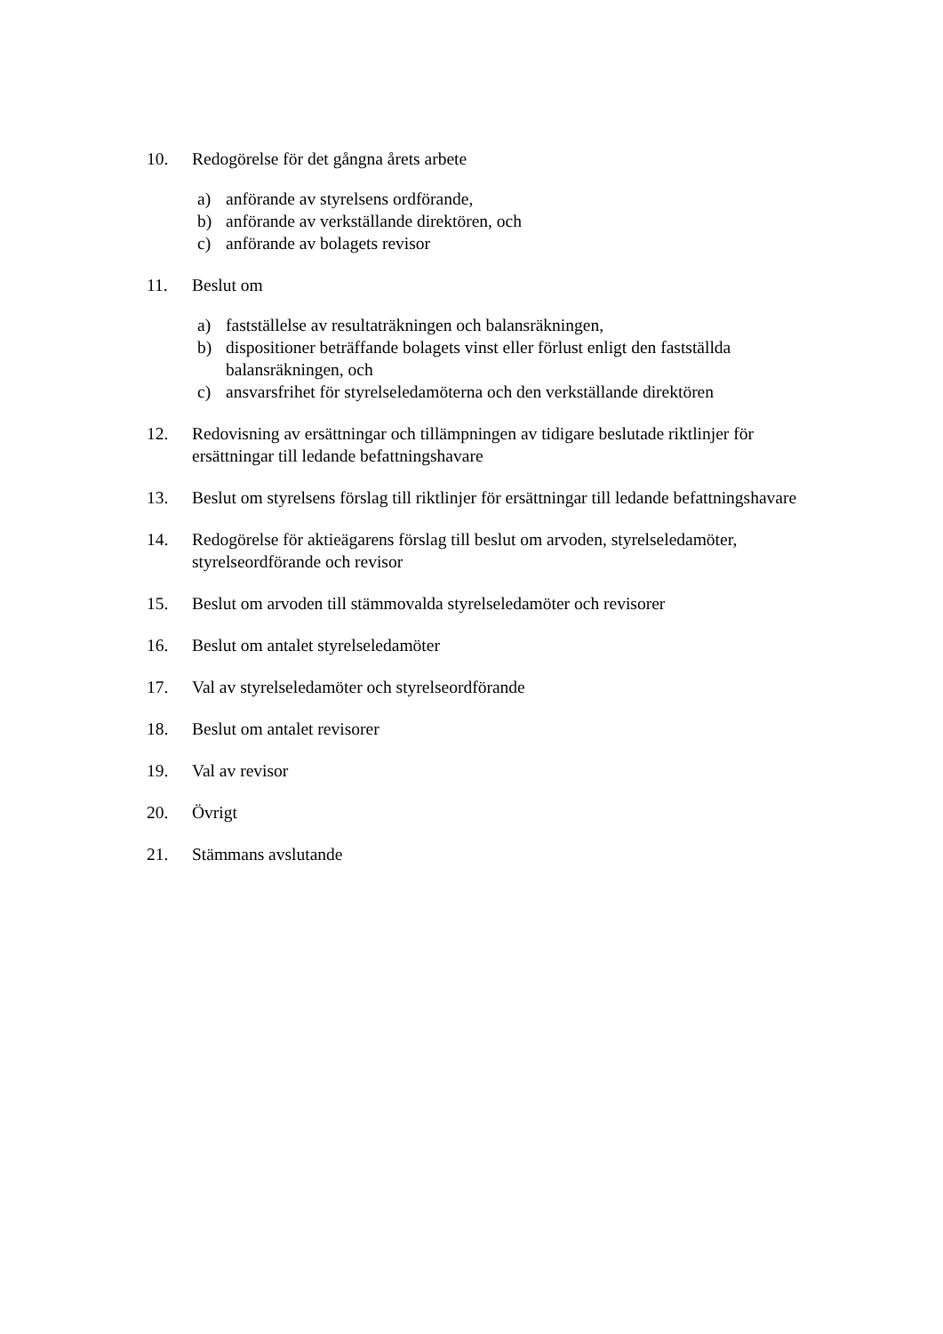10. Redogörelse för det gångna årets arbete
a) anförande av styrelsens ordförande,
b) anförande av verkställande direktören, och
c) anförande av bolagets revisor
11. Beslut om
a) fastställelse av resultaträkningen och balansräkningen,
b) dispositioner beträffande bolagets vinst eller förlust enligt den fastställda balansräkningen, och
c) ansvarsfrihet för styrelseledamöterna och den verkställande direktören
12. Redovisning av ersättningar och tillämpningen av tidigare beslutade riktlinjer för ersättningar till ledande befattningshavare
13. Beslut om styrelsens förslag till riktlinjer för ersättningar till ledande befattningshavare
14. Redogörelse för aktieägarens förslag till beslut om arvoden, styrelseledamöter, styrelseordförande och revisor
15. Beslut om arvoden till stämmovalda styrelseledamöter och revisorer
16. Beslut om antalet styrelseledamöter
17. Val av styrelseledamöter och styrelseordförande
18. Beslut om antalet revisorer
19. Val av revisor
20. Övrigt
21. Stämmans avslutande